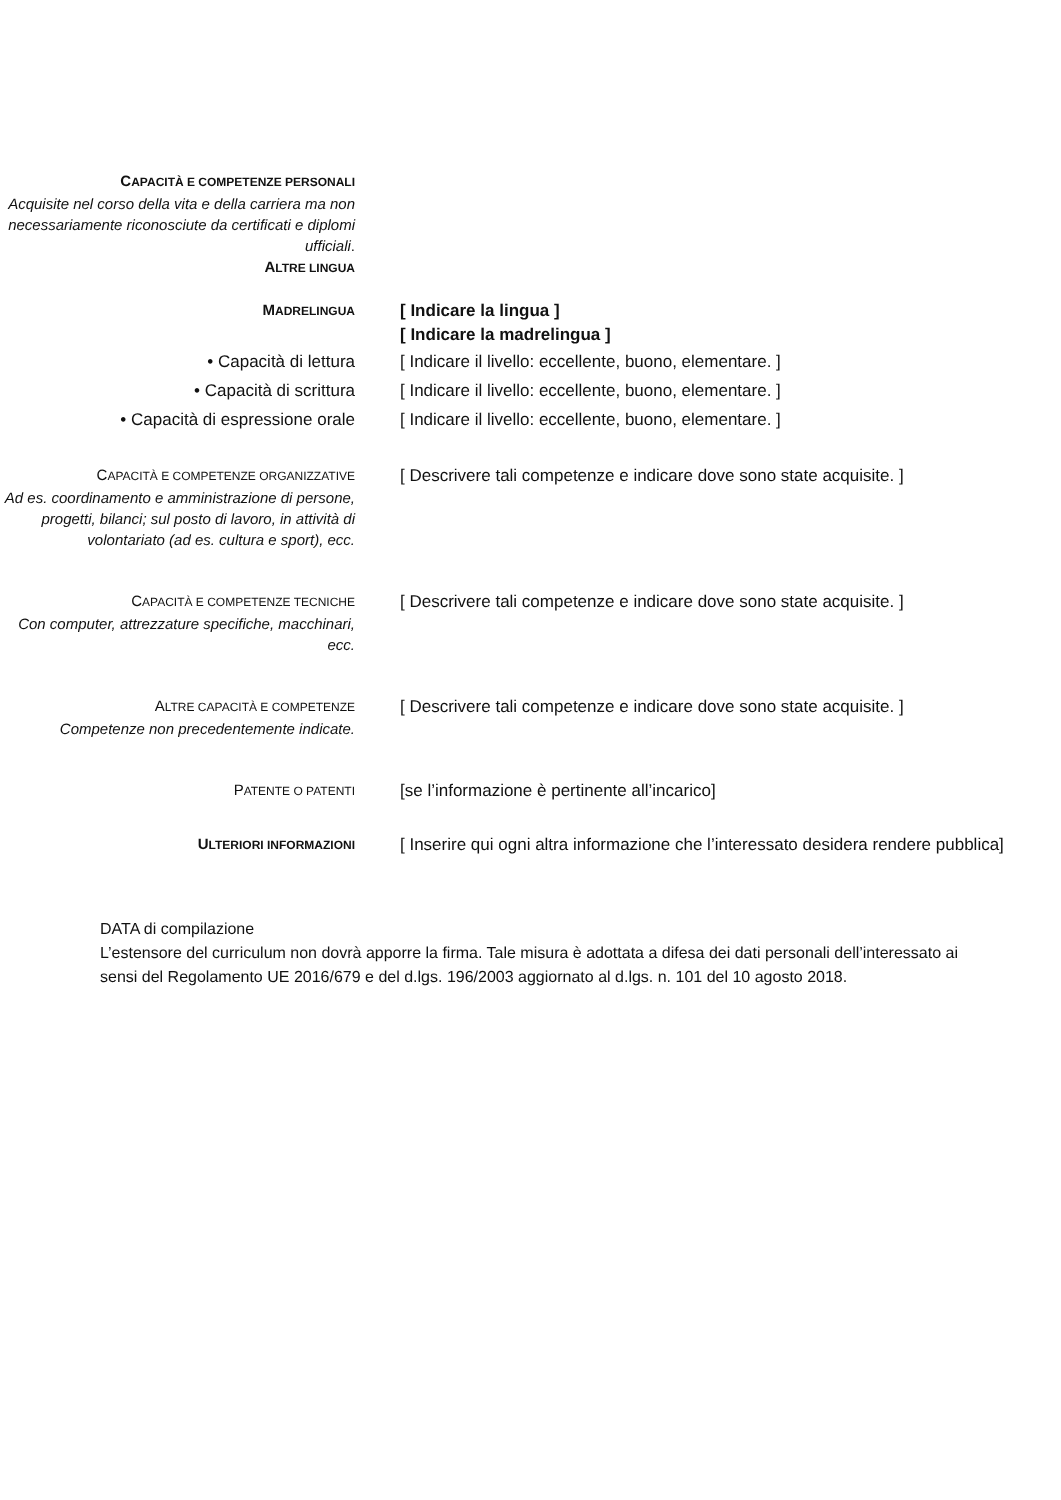CAPACITÀ E COMPETENZE PERSONALI
Acquisite nel corso della vita e della carriera ma non necessariamente riconosciute da certificati e diplomi ufficiali.
ALTRE LINGUA
MADRELINGUA
[ Indicare la lingua ]
[ Indicare la madrelingua ]
• Capacità di lettura
• Capacità di scrittura
• Capacità di espressione orale
[ Indicare il livello: eccellente, buono, elementare. ]
[ Indicare il livello: eccellente, buono, elementare. ]
[ Indicare il livello: eccellente, buono, elementare. ]
CAPACITÀ E COMPETENZE ORGANIZZATIVE
Ad es. coordinamento e amministrazione di persone, progetti, bilanci; sul posto di lavoro, in attività di volontariato (ad es. cultura e sport), ecc.
[ Descrivere tali competenze e indicare dove sono state acquisite. ]
CAPACITÀ E COMPETENZE TECNICHE
Con computer, attrezzature specifiche, macchinari, ecc.
[ Descrivere tali competenze e indicare dove sono state acquisite. ]
ALTRE CAPACITÀ E COMPETENZE
Competenze non precedentemente indicate.
[ Descrivere tali competenze e indicare dove sono state acquisite. ]
PATENTE O PATENTI
[se l’informazione è pertinente all’incarico]
ULTERIORI INFORMAZIONI
[ Inserire qui ogni altra informazione che l’interessato desidera rendere pubblica]
DATA di compilazione
L’estensore del curriculum non dovrà apporre la firma. Tale misura è adottata a difesa dei dati personali dell’interessato ai sensi del Regolamento UE 2016/679 e del d.lgs. 196/2003 aggiornato al d.lgs. n. 101 del 10 agosto 2018.